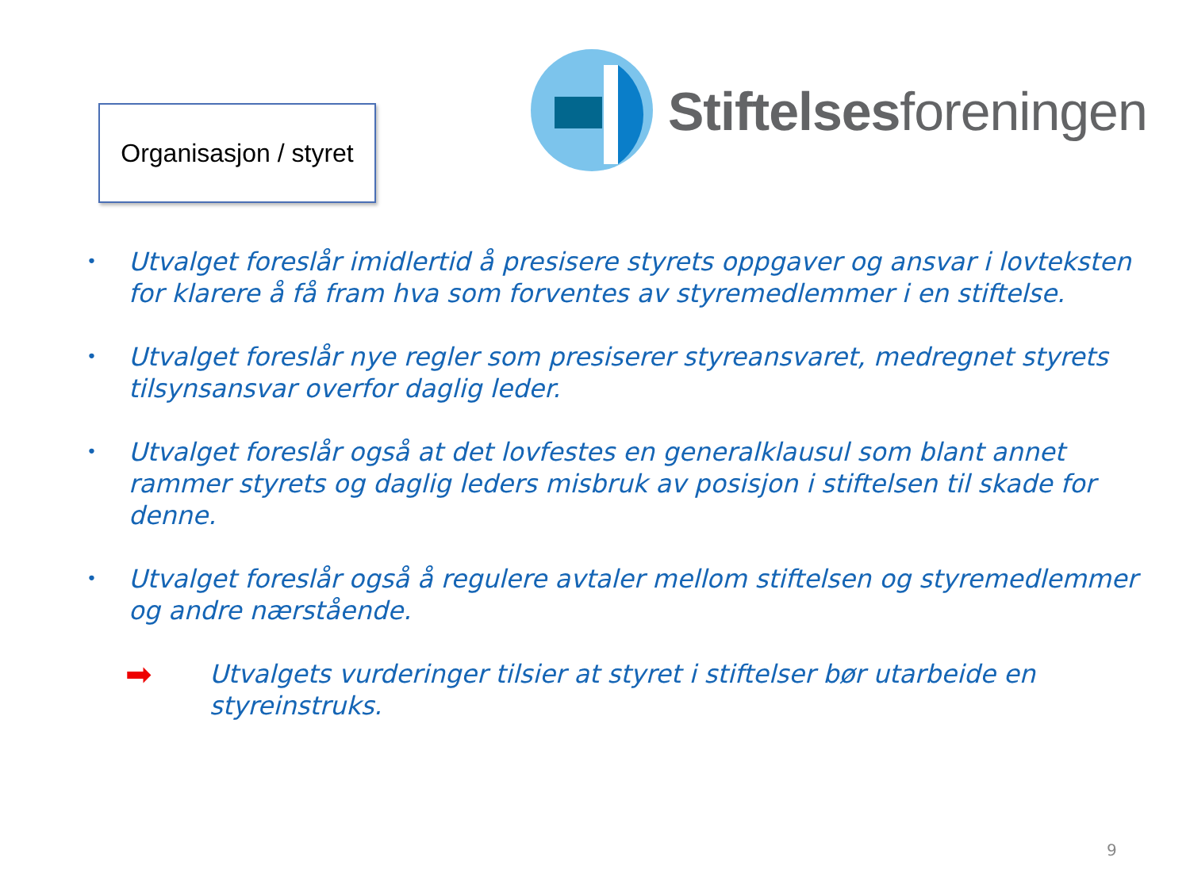Organisasjon / styret
Stiftelsesforeningen
• Utvalget foreslår imidlertid å presisere styrets oppgaver og ansvar i lovteksten for klarere å få fram hva som forventes av styremedlemmer i en stiftelse.
• Utvalget foreslår nye regler som presiserer styreansvaret, medregnet styrets tilsynsansvar overfor daglig leder.
• Utvalget foreslår også at det lovfestes en generalklausul som blant annet rammer styrets og daglig leders misbruk av posisjon i stiftelsen til skade for denne.
• Utvalget foreslår også å regulere avtaler mellom stiftelsen og styremedlemmer og andre nærstående.
➡ Utvalgets vurderinger tilsier at styret i stiftelser bør utarbeide en
styreinstruks.
9